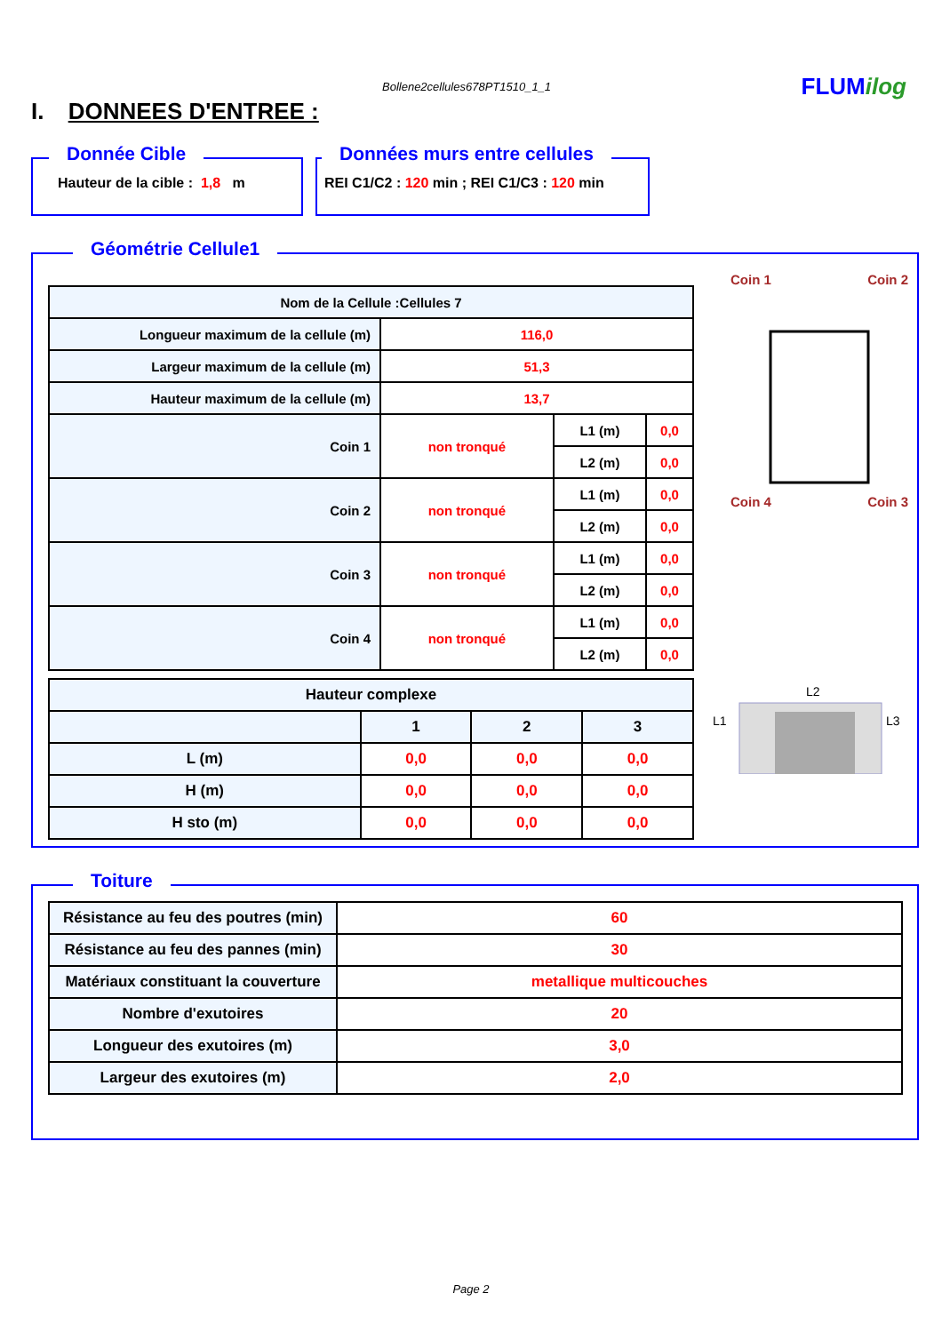Bollene2cellules678PT1510_1_1 FLUMilog
I. DONNEES D'ENTREE :
Donnée Cible
Hauteur de la cible : 1,8 m
Données murs entre cellules
REI C1/C2 : 120 min ; REI C1/C3 : 120 min
Géométrie Cellule1
| Nom de la Cellule :Cellules 7 | | | |
| --- | --- | --- | --- |
| Longueur maximum de la cellule (m) | 116,0 | | |
| Largeur maximum de la cellule (m) | 51,3 | | |
| Hauteur maximum de la cellule (m) | 13,7 | | |
| Coin 1 | non tronqué | L1 (m) | 0,0 |
| | | L2 (m) | 0,0 |
| Coin 2 | non tronqué | L1 (m) | 0,0 |
| | | L2 (m) | 0,0 |
| Coin 3 | non tronqué | L1 (m) | 0,0 |
| | | L2 (m) | 0,0 |
| Coin 4 | non tronqué | L1 (m) | 0,0 |
| | | L2 (m) | 0,0 |
| Hauteur complexe | | | |
| --- | --- | --- | --- |
| | 1 | 2 | 3 |
| L (m) | 0,0 | 0,0 | 0,0 |
| H (m) | 0,0 | 0,0 | 0,0 |
| H sto (m) | 0,0 | 0,0 | 0,0 |
Coin 1 Coin 2
Coin 4 Coin 3
L2
L1
L3
Toiture
| Résistance au feu des poutres (min) | 60 |
| Résistance au feu des pannes (min) | 30 |
| Matériaux constituant la couverture | metallique multicouches |
| Nombre d'exutoires | 20 |
| Longueur des exutoires (m) | 3,0 |
| Largeur des exutoires (m) | 2,0 |
Page 2